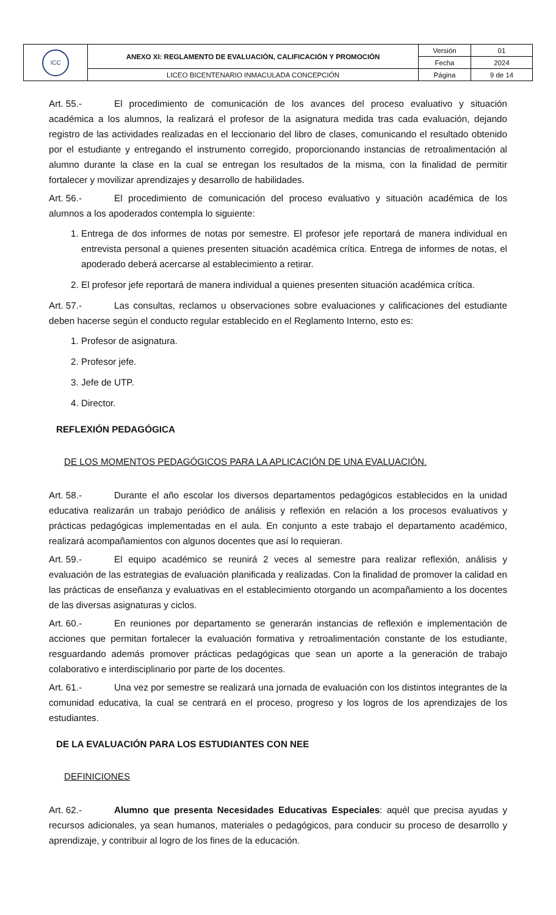| ICC | ANEXO XI: REGLAMENTO DE EVALUACIÓN, CALIFICACIÓN Y PROMOCIÓN | Versión | 01 |
| | | Fecha | 2024 |
| | LICEO BICENTENARIO INMACULADA CONCEPCIÓN | Página | 9 de 14 |
Art. 55.- El procedimiento de comunicación de los avances del proceso evaluativo y situación académica a los alumnos, la realizará el profesor de la asignatura medida tras cada evaluación, dejando registro de las actividades realizadas en el leccionario del libro de clases, comunicando el resultado obtenido por el estudiante y entregando el instrumento corregido, proporcionando instancias de retroalimentación al alumno durante la clase en la cual se entregan los resultados de la misma, con la finalidad de permitir fortalecer y movilizar aprendizajes y desarrollo de habilidades.
Art. 56.- El procedimiento de comunicación del proceso evaluativo y situación académica de los alumnos a los apoderados contempla lo siguiente:
1. Entrega de dos informes de notas por semestre. El profesor jefe reportará de manera individual en entrevista personal a quienes presenten situación académica crítica. Entrega de informes de notas, el apoderado deberá acercarse al establecimiento a retirar.
2. El profesor jefe reportará de manera individual a quienes presenten situación académica crítica.
Art. 57.- Las consultas, reclamos u observaciones sobre evaluaciones y calificaciones del estudiante deben hacerse según el conducto regular establecido en el Reglamento Interno, esto es:
1. Profesor de asignatura.
2. Profesor jefe.
3. Jefe de UTP.
4. Director.
REFLEXIÓN PEDAGÓGICA
DE LOS MOMENTOS PEDAGÓGICOS PARA LA APLICACIÓN DE UNA EVALUACIÓN.
Art. 58.- Durante el año escolar los diversos departamentos pedagógicos establecidos en la unidad educativa realizarán un trabajo periódico de análisis y reflexión en relación a los procesos evaluativos y prácticas pedagógicas implementadas en el aula. En conjunto a este trabajo el departamento académico, realizará acompañamientos con algunos docentes que así lo requieran.
Art. 59.- El equipo académico se reunirá 2 veces al semestre para realizar reflexión, análisis y evaluación de las estrategias de evaluación planificada y realizadas. Con la finalidad de promover la calidad en las prácticas de enseñanza y evaluativas en el establecimiento otorgando un acompañamiento a los docentes de las diversas asignaturas y ciclos.
Art. 60.- En reuniones por departamento se generarán instancias de reflexión e implementación de acciones que permitan fortalecer la evaluación formativa y retroalimentación constante de los estudiante, resguardando además promover prácticas pedagógicas que sean un aporte a la generación de trabajo colaborativo e interdisciplinario por parte de los docentes.
Art. 61.- Una vez por semestre se realizará una jornada de evaluación con los distintos integrantes de la comunidad educativa, la cual se centrará en el proceso, progreso y los logros de los aprendizajes de los estudiantes.
DE LA EVALUACIÓN PARA LOS ESTUDIANTES CON NEE
DEFINICIONES
Art. 62.- Alumno que presenta Necesidades Educativas Especiales: aquél que precisa ayudas y recursos adicionales, ya sean humanos, materiales o pedagógicos, para conducir su proceso de desarrollo y aprendizaje, y contribuir al logro de los fines de la educación.